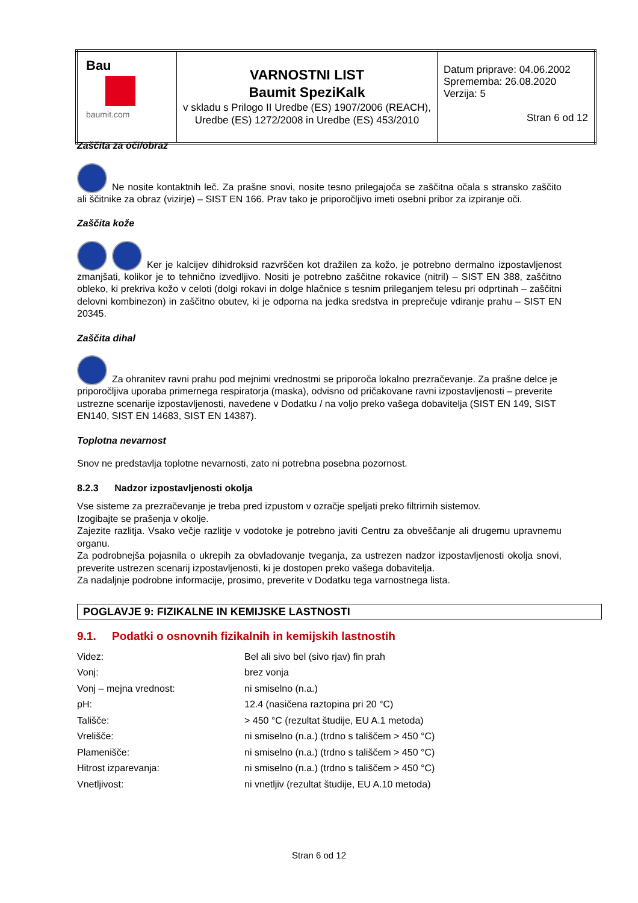| Bau baumit.com | VARNOSTNI LIST Baumit SpeziKalk v skladu s Prilogo II Uredbe (ES) 1907/2006 (REACH), Uredbe (ES) 1272/2008 in Uredbe (ES) 453/2010 | Datum priprave: 04.06.2002 Sprememba: 26.08.2020 Verzija: 5 Stran 6 od 12 |
Zaščita za oči/obraz
Ne nosite kontaktnih leč. Za prašne snovi, nosite tesno prilegajoča se zaščitna očala s stransko zaščito ali ščitnike za obraz (vizirje) – SIST EN 166. Prav tako je priporočljivo imeti osebni pribor za izpiranje oči.
Zaščita kože
Ker je kalcijev dihidroksid razvrščen kot dražilen za kožo, je potrebno dermalno izpostavljenost zmanjšati, kolikor je to tehnično izvedljivo. Nositi je potrebno zaščitne rokavice (nitril) – SIST EN 388, zaščitno obleko, ki prekriva kožo v celoti (dolgi rokavi in dolge hlačnice s tesnim prileganjem telesu pri odprtinah – zaščitni delovni kombinezon) in zaščitno obutev, ki je odporna na jedka sredstva in preprečuje vdiranje prahu – SIST EN 20345.
Zaščita dihal
Za ohranitev ravni prahu pod mejnimi vrednostmi se priporoča lokalno prezračevanje. Za prašne delce je priporočljiva uporaba primernega respiratorja (maska), odvisno od pričakovane ravni izpostavljenosti – preverite ustrezne scenarije izpostavljenosti, navedene v Dodatku / na voljo preko vašega dobavitelja (SIST EN 149, SIST EN140, SIST EN 14683, SIST EN 14387).
Toplotna nevarnost
Snov ne predstavlja toplotne nevarnosti, zato ni potrebna posebna pozornost.
8.2.3 Nadzor izpostavljenosti okolja
Vse sisteme za prezračevanje je treba pred izpustom v ozračje speljati preko filtrirnih sistemov.
Izogibajte se prašenja v okolje.
Zajezite razlitja. Vsako večje razlitje v vodotoke je potrebno javiti Centru za obveščanje ali drugemu upravnemu organu.
Za podrobnejša pojasnila o ukrepih za obvladovanje tveganja, za ustrezen nadzor izpostavljenosti okolja snovi, preverite ustrezen scenarij izpostavljenosti, ki je dostopen preko vašega dobavitelja.
Za nadaljnje podrobne informacije, prosimo, preverite v Dodatku tega varnostnega lista.
POGLAVJE 9: FIZIKALNE IN KEMIJSKE LASTNOSTI
9.1. Podatki o osnovnih fizikalnih in kemijskih lastnostih
| Videz: | Bel ali sivo bel (sivo rjav) fin prah |
| Vonj: | brez vonja |
| Vonj – mejna vrednost: | ni smiselno (n.a.) |
| pH: | 12.4 (nasičena raztopina pri 20 °C) |
| Tališče: | > 450 °C (rezultat študije, EU A.1 metoda) |
| Vrelišče: | ni smiselno (n.a.) (trdno s tališčem > 450 °C) |
| Plamenišče: | ni smiselno (n.a.) (trdno s tališčem > 450 °C) |
| Hitrost izparevanja: | ni smiselno (n.a.) (trdno s tališčem > 450 °C) |
| Vnetljivost: | ni vnetljiv (rezultat študije, EU A.10 metoda) |
Stran 6 od 12